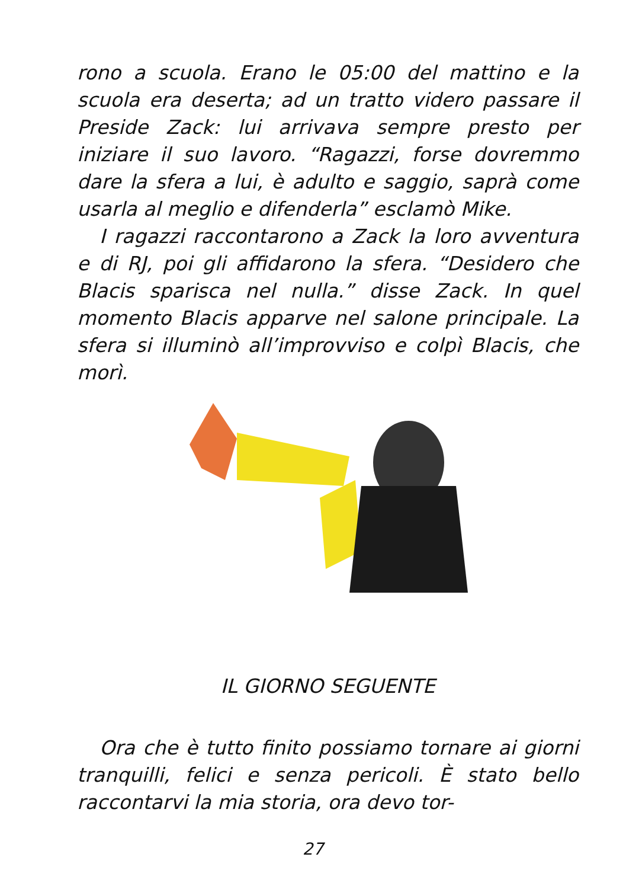rono a scuola. Erano le 05:00 del mattino e la scuola era deserta; ad un tratto videro passare il Preside Zack: lui arrivava sempre presto per iniziare il suo lavoro. “Ragazzi, forse dovremmo dare la sfera a lui, è adulto e saggio, saprà come usarla al meglio e difenderla” esclamò Mike.
I ragazzi raccontarono a Zack la loro avventura e di RJ, poi gli affidarono la sfera. “Desidero che Blacis sparisca nel nulla.” disse Zack. In quel momento Blacis apparve nel salone principale. La sfera si illuminò all’improvviso e colpì Blacis, che morì.
IL GIORNO SEGUENTE
Ora che è tutto finito possiamo tornare ai giorni tranquilli, felici e senza pericoli. È stato bello raccontarvi la mia storia, ora devo tor-
27